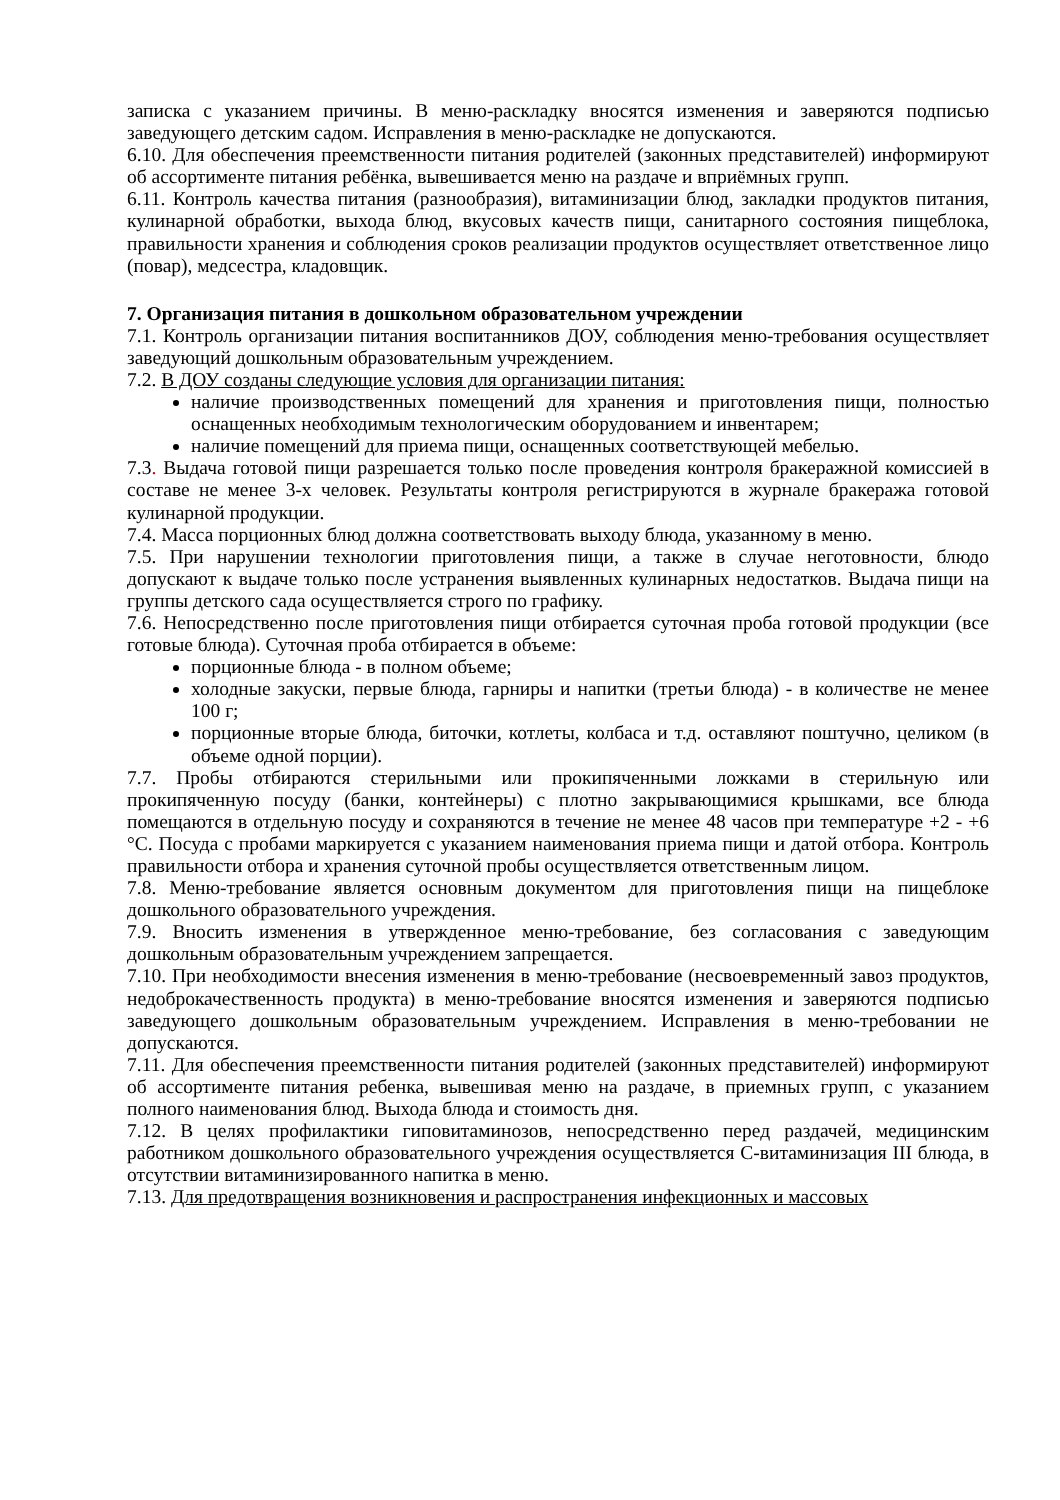записка с указанием причины. В меню-раскладку вносятся изменения и заверяются подписью заведующего детским садом. Исправления в меню-раскладке не допускаются.
6.10. Для обеспечения преемственности питания родителей (законных представителей) информируют об ассортименте питания ребёнка, вывешивается меню на раздаче и вприёмных групп.
6.11. Контроль качества питания (разнообразия), витаминизации блюд, закладки продуктов питания, кулинарной обработки, выхода блюд, вкусовых качеств пищи, санитарного состояния пищеблока, правильности хранения и соблюдения сроков реализации продуктов осуществляет ответственное лицо (повар), медсестра, кладовщик.
7. Организация питания в дошкольном образовательном учреждении
7.1. Контроль организации питания воспитанников ДОУ, соблюдения меню-требования осуществляет заведующий дошкольным образовательным учреждением.
7.2. В ДОУ созданы следующие условия для организации питания:
наличие производственных помещений для хранения и приготовления пищи, полностью оснащенных необходимым технологическим оборудованием и инвентарем;
наличие помещений для приема пищи, оснащенных соответствующей мебелью.
7.3. Выдача готовой пищи разрешается только после проведения контроля бракеражной комиссией в составе не менее 3-х человек. Результаты контроля регистрируются в журнале бракеража готовой кулинарной продукции.
7.4. Масса порционных блюд должна соответствовать выходу блюда, указанному в меню.
7.5. При нарушении технологии приготовления пищи, а также в случае неготовности, блюдо допускают к выдаче только после устранения выявленных кулинарных недостатков. Выдача пищи на группы детского сада осуществляется строго по графику.
7.6. Непосредственно после приготовления пищи отбирается суточная проба готовой продукции (все готовые блюда). Суточная проба отбирается в объеме:
порционные блюда - в полном объеме;
холодные закуски, первые блюда, гарниры и напитки (третьи блюда) - в количестве не менее 100 г;
порционные вторые блюда, биточки, котлеты, колбаса и т.д. оставляют поштучно, целиком (в объеме одной порции).
7.7. Пробы отбираются стерильными или прокипяченными ложками в стерильную или прокипяченную посуду (банки, контейнеры) с плотно закрывающимися крышками, все блюда помещаются в отдельную посуду и сохраняются в течение не менее 48 часов при температуре +2 - +6 °C. Посуда с пробами маркируется с указанием наименования приема пищи и датой отбора. Контроль правильности отбора и хранения суточной пробы осуществляется ответственным лицом.
7.8. Меню-требование является основным документом для приготовления пищи на пищеблоке дошкольного образовательного учреждения.
7.9. Вносить изменения в утвержденное меню-требование, без согласования с заведующим дошкольным образовательным учреждением запрещается.
7.10. При необходимости внесения изменения в меню-требование (несвоевременный завоз продуктов, недоброкачественность продукта) в меню-требование вносятся изменения и заверяются подписью заведующего дошкольным образовательным учреждением. Исправления в меню-требовании не допускаются.
7.11. Для обеспечения преемственности питания родителей (законных представителей) информируют об ассортименте питания ребенка, вывешивая меню на раздаче, в приемных групп, с указанием полного наименования блюд. Выхода блюда и стоимость дня.
7.12. В целях профилактики гиповитаминозов, непосредственно перед раздачей, медицинским работником дошкольного образовательного учреждения осуществляется С-витаминизация III блюда, в отсутствии витаминизированного напитка в меню.
7.13. Для предотвращения возникновения и распространения инфекционных и массовых